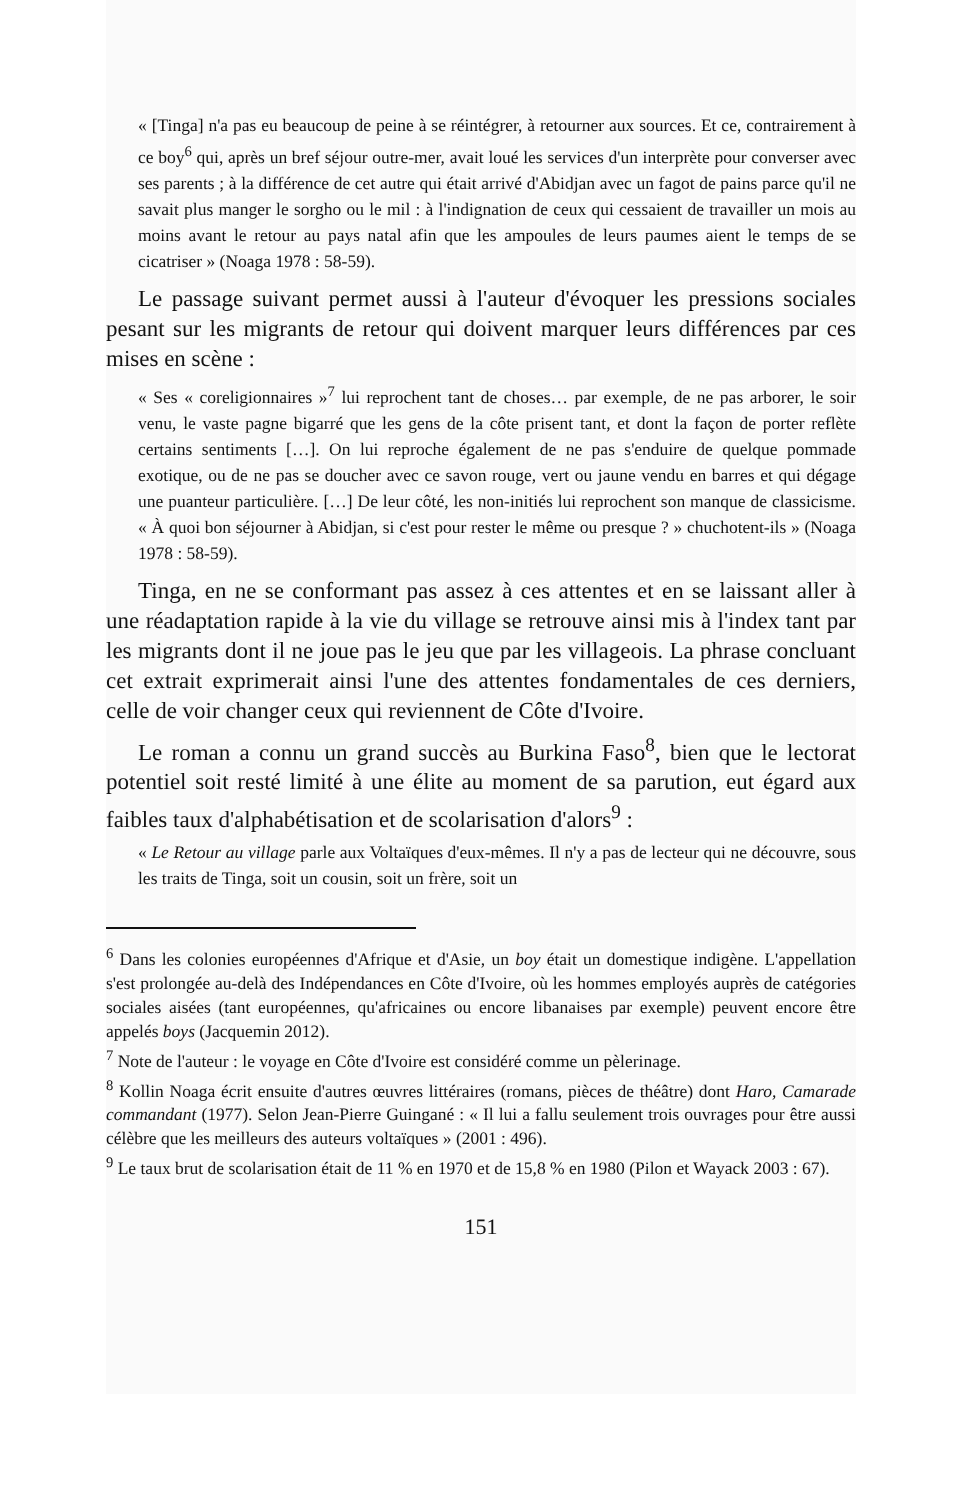« [Tinga] n'a pas eu beaucoup de peine à se réintégrer, à retourner aux sources. Et ce, contrairement à ce boy<sup>6</sup> qui, après un bref séjour outre-mer, avait loué les services d'un interprète pour converser avec ses parents ; à la différence de cet autre qui était arrivé d'Abidjan avec un fagot de pains parce qu'il ne savait plus manger le sorgho ou le mil : à l'indignation de ceux qui cessaient de travailler un mois au moins avant le retour au pays natal afin que les ampoules de leurs paumes aient le temps de se cicatriser » (Noaga 1978 : 58-59).
Le passage suivant permet aussi à l'auteur d'évoquer les pressions sociales pesant sur les migrants de retour qui doivent marquer leurs différences par ces mises en scène :
« Ses « coreligionnaires »<sup>7</sup> lui reprochent tant de choses… par exemple, de ne pas arborer, le soir venu, le vaste pagne bigarré que les gens de la côte prisent tant, et dont la façon de porter reflète certains sentiments […]. On lui reproche également de ne pas s'enduire de quelque pommade exotique, ou de ne pas se doucher avec ce savon rouge, vert ou jaune vendu en barres et qui dégage une puanteur particulière. […] De leur côté, les non-initiés lui reprochent son manque de classicisme. « À quoi bon séjourner à Abidjan, si c'est pour rester le même ou presque ? » chuchotent-ils » (Noaga 1978 : 58-59).
Tinga, en ne se conformant pas assez à ces attentes et en se laissant aller à une réadaptation rapide à la vie du village se retrouve ainsi mis à l'index tant par les migrants dont il ne joue pas le jeu que par les villageois. La phrase concluant cet extrait exprimerait ainsi l'une des attentes fondamentales de ces derniers, celle de voir changer ceux qui reviennent de Côte d'Ivoire.
Le roman a connu un grand succès au Burkina Faso<sup>8</sup>, bien que le lectorat potentiel soit resté limité à une élite au moment de sa parution, eut égard aux faibles taux d'alphabétisation et de scolarisation d'alors<sup>9</sup> :
« Le Retour au village parle aux Voltaïques d'eux-mêmes. Il n'y a pas de lecteur qui ne découvre, sous les traits de Tinga, soit un cousin, soit un frère, soit un
<sup>6</sup> Dans les colonies européennes d'Afrique et d'Asie, un boy était un domestique indigène. L'appellation s'est prolongée au-delà des Indépendances en Côte d'Ivoire, où les hommes employés auprès de catégories sociales aisées (tant européennes, qu'africaines ou encore libanaises par exemple) peuvent encore être appelés boys (Jacquemin 2012).
<sup>7</sup> Note de l'auteur : le voyage en Côte d'Ivoire est considéré comme un pèlerinage.
<sup>8</sup> Kollin Noaga écrit ensuite d'autres œuvres littéraires (romans, pièces de théâtre) dont Haro, Camarade commandant (1977). Selon Jean-Pierre Guingané : « Il lui a fallu seulement trois ouvrages pour être aussi célèbre que les meilleurs des auteurs voltaïques » (2001 : 496).
<sup>9</sup> Le taux brut de scolarisation était de 11 % en 1970 et de 15,8 % en 1980 (Pilon et Wayack 2003 : 67).
151